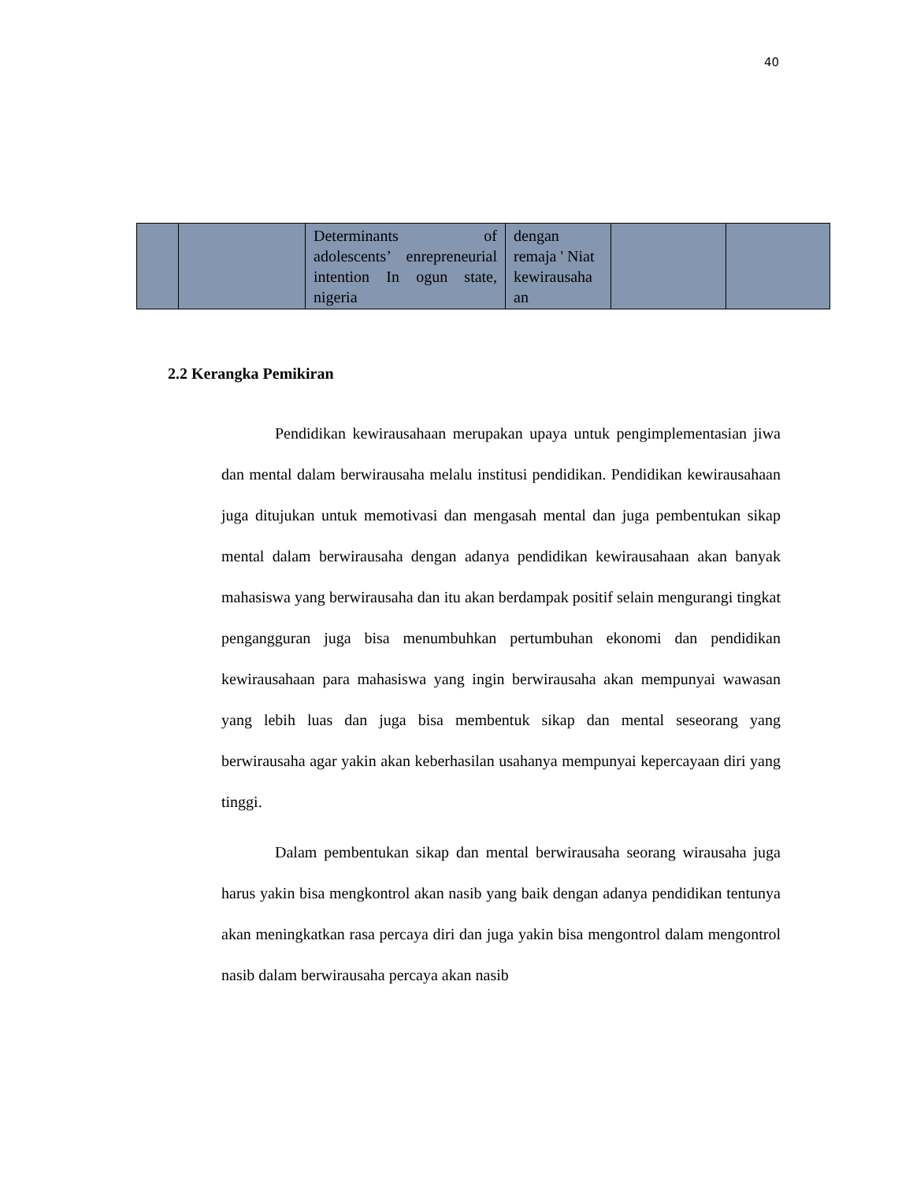40
| | | Determinants of adolescents’ enrepreneurial intention In ogun state, nigeria | dengan remaja ' Niat kewirausaha an | | |
2.2 Kerangka Pemikiran
Pendidikan kewirausahaan merupakan upaya untuk pengimplementasian jiwa dan mental dalam berwirausaha melalu institusi pendidikan. Pendidikan kewirausahaan juga ditujukan untuk memotivasi dan mengasah mental dan juga pembentukan sikap mental dalam berwirausaha dengan adanya pendidikan kewirausahaan akan banyak mahasiswa yang berwirausaha dan itu akan berdampak positif selain mengurangi tingkat pengangguran juga bisa menumbuhkan pertumbuhan ekonomi dan pendidikan kewirausahaan para mahasiswa yang ingin berwirausaha akan mempunyai wawasan yang lebih luas dan juga bisa membentuk sikap dan mental seseorang yang berwirausaha agar yakin akan keberhasilan usahanya mempunyai kepercayaan diri yang tinggi.
Dalam pembentukan sikap dan mental berwirausaha seorang wirausaha juga harus yakin bisa mengkontrol akan nasib yang baik dengan adanya pendidikan tentunya akan meningkatkan rasa percaya diri dan juga yakin bisa mengontrol dalam mengontrol nasib dalam berwirausaha percaya akan nasib